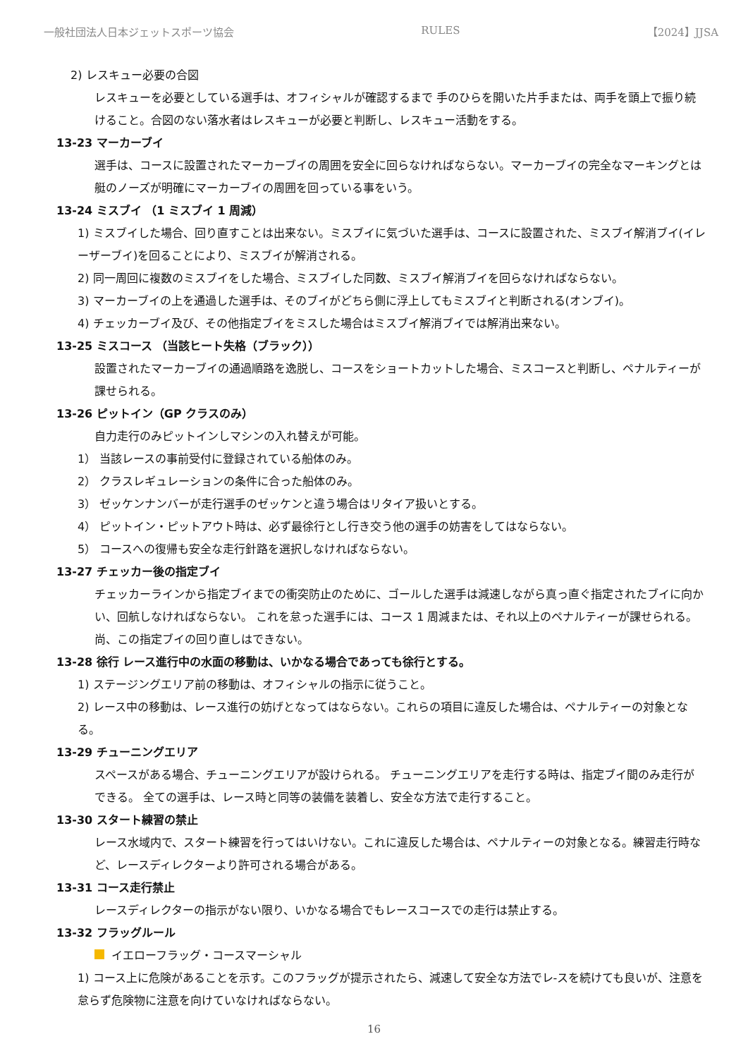一般社団法人日本ジェットスポーツ協会 RULES 【2024】JJSA
2) レスキュー必要の合図
レスキューを必要としている選手は、オフィシャルが確認するまで 手のひらを開いた片手または、両手を頭上で振り続けること。合図のない落水者はレスキューが必要と判断し、レスキュー活動をする。
13-23 マーカーブイ
選手は、コースに設置されたマーカーブイの周囲を安全に回らなければならない。マーカーブイの完全なマーキングとは艇のノーズが明確にマーカーブイの周囲を回っている事をいう。
13-24 ミスブイ （1 ミスブイ 1 周減）
1) ミスブイした場合、回り直すことは出来ない。ミスブイに気づいた選手は、コースに設置された、ミスブイ解消ブイ(イレーザーブイ)を回ることにより、ミスブイが解消される。
2) 同一周回に複数のミスブイをした場合、ミスブイした同数、ミスブイ解消ブイを回らなければならない。
3) マーカーブイの上を通過した選手は、そのブイがどちら側に浮上してもミスブイと判断される(オンブイ)。
4) チェッカーブイ及び、その他指定ブイをミスした場合はミスブイ解消ブイでは解消出来ない。
13-25 ミスコース （当該ヒート失格（ブラック））
設置されたマーカーブイの通過順路を逸脱し、コースをショートカットした場合、ミスコースと判断し、ペナルティーが課せられる。
13-26 ピットイン（GP クラスのみ）
自力走行のみピットインしマシンの入れ替えが可能。
1） 当該レースの事前受付に登録されている船体のみ。
2） クラスレギュレーションの条件に合った船体のみ。
3） ゼッケンナンバーが走行選手のゼッケンと違う場合はリタイア扱いとする。
4） ピットイン・ピットアウト時は、必ず最徐行とし行き交う他の選手の妨害をしてはならない。
5） コースへの復帰も安全な走行針路を選択しなければならない。
13-27 チェッカー後の指定ブイ
チェッカーラインから指定ブイまでの衝突防止のために、ゴールした選手は減速しながら真っ直ぐ指定されたブイに向かい、回航しなければならない。 これを怠った選手には、コース 1 周減または、それ以上のペナルティーが課せられる。尚、この指定ブイの回り直しはできない。
13-28 徐行 レース進行中の水面の移動は、いかなる場合であっても徐行とする。
1) ステージングエリア前の移動は、オフィシャルの指示に従うこと。
2) レース中の移動は、レース進行の妨げとなってはならない。これらの項目に違反した場合は、ペナルティーの対象となる。
13-29 チューニングエリア
スペースがある場合、チューニングエリアが設けられる。 チューニングエリアを走行する時は、指定ブイ間のみ走行ができる。 全ての選手は、レース時と同等の装備を装着し、安全な方法で走行すること。
13-30 スタート練習の禁止
レース水域内で、スタート練習を行ってはいけない。これに違反した場合は、ペナルティーの対象となる。練習走行時など、レースディレクターより許可される場合がある。
13-31 コース走行禁止
レースディレクターの指示がない限り、いかなる場合でもレースコースでの走行は禁止する。
13-32 フラッグルール
イエローフラッグ・コースマーシャル
1) コース上に危険があることを示す。このフラッグが提示されたら、減速して安全な方法でレ-スを続けても良いが、注意を怠らず危険物に注意を向けていなければならない。
16